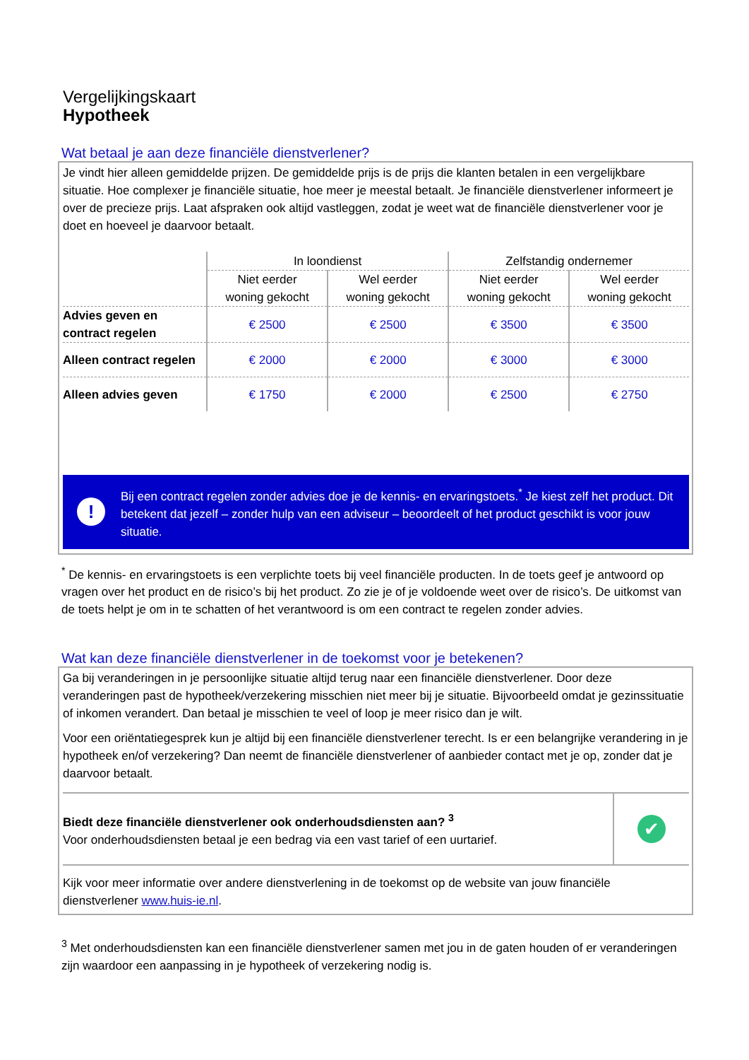Vergelijkingskaart
Hypotheek
Wat betaal je aan deze financiële dienstverlener?
Je vindt hier alleen gemiddelde prijzen. De gemiddelde prijs is de prijs die klanten betalen in een vergelijkbare situatie. Hoe complexer je financiële situatie, hoe meer je meestal betaalt. Je financiële dienstverlener informeert je over de precieze prijs. Laat afspraken ook altijd vastleggen, zodat je weet wat de financiële dienstverlener voor je doet en hoeveel je daarvoor betaalt.
| | In loondienst | | Zelfstandig ondernemer | |
| --- | --- | --- | --- | --- |
| | Niet eerder woning gekocht | Wel eerder woning gekocht | Niet eerder woning gekocht | Wel eerder woning gekocht |
| Advies geven en contract regelen | € 2500 | € 2500 | € 3500 | € 3500 |
| Alleen contract regelen | € 2000 | € 2000 | € 3000 | € 3000 |
| Alleen advies geven | € 1750 | € 2000 | € 2500 | € 2750 |
!
Bij een contract regelen zonder advies doe je de kennis- en ervaringstoets.<sup>*</sup> Je kiest zelf het product. Dit betekent dat jezelf – zonder hulp van een adviseur – beoordeelt of het product geschikt is voor jouw situatie.
<sup>*</sup> De kennis- en ervaringstoets is een verplichte toets bij veel financiële producten. In de toets geef je antwoord op vragen over het product en de risico’s bij het product. Zo zie je of je voldoende weet over de risico’s. De uitkomst van de toets helpt je om in te schatten of het verantwoord is om een contract te regelen zonder advies.
Wat kan deze financiële dienstverlener in de toekomst voor je betekenen?
Ga bij veranderingen in je persoonlijke situatie altijd terug naar een financiële dienstverlener. Door deze veranderingen past de hypotheek/verzekering misschien niet meer bij je situatie. Bijvoorbeeld omdat je gezinssituatie of inkomen verandert. Dan betaal je misschien te veel of loop je meer risico dan je wilt.
Voor een oriëntatiegesprek kun je altijd bij een financiële dienstverlener terecht. Is er een belangrijke verandering in je hypotheek en/of verzekering? Dan neemt de financiële dienstverlener of aanbieder contact met je op, zonder dat je daarvoor betaalt.
Biedt deze financiële dienstverlener ook onderhoudsdiensten aan? <sup>3</sup>
Voor onderhoudsdiensten betaal je een bedrag via een vast tarief of een uurtarief.
✔
Kijk voor meer informatie over andere dienstverlening in de toekomst op de website van jouw financiële dienstverlener www.huis-ie.nl.
<sup>3</sup> Met onderhoudsdiensten kan een financiële dienstverlener samen met jou in de gaten houden of er veranderingen zijn waardoor een aanpassing in je hypotheek of verzekering nodig is.